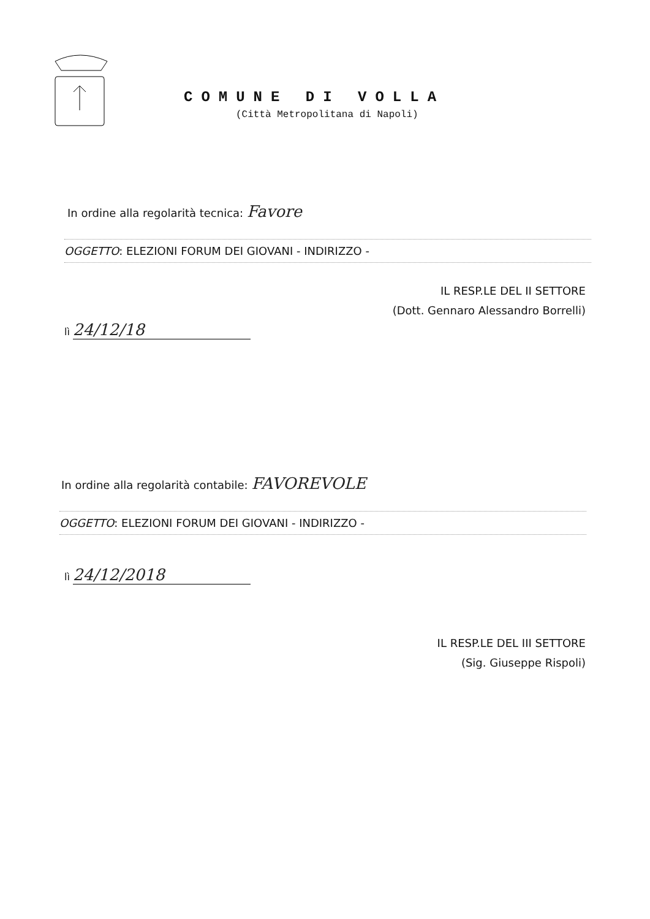COMUNE DI VOLLA
(Città Metropolitana di Napoli)
In ordine alla regolarità tecnica: Favore
OGGETTO: ELEZIONI FORUM DEI GIOVANI - INDIRIZZO -
IL RESP.LE DEL II SETTORE
(Dott. Gennaro Alessandro Borrelli)
lì 24/12/18
In ordine alla regolarità contabile: FAVOREVOLE
OGGETTO: ELEZIONI FORUM DEI GIOVANI - INDIRIZZO -
lì 24/12/2018
IL RESP.LE DEL III SETTORE
(Sig. Giuseppe Rispoli)